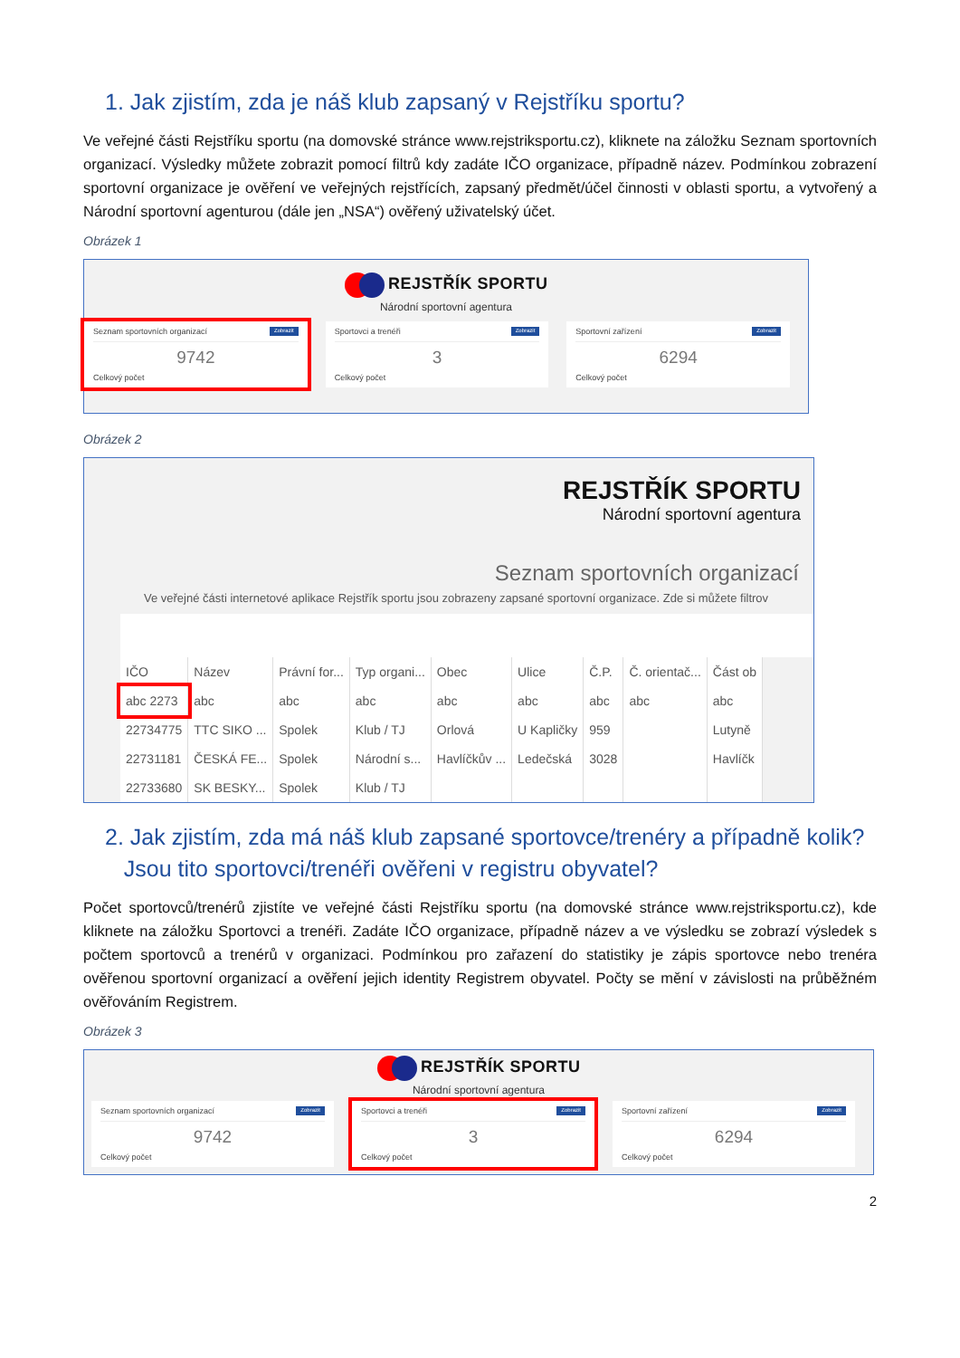1. Jak zjistím, zda je náš klub zapsaný v Rejstříku sportu?
Ve veřejné části Rejstříku sportu (na domovské stránce www.rejstriksportu.cz), kliknete na záložku Seznam sportovních organizací. Výsledky můžete zobrazit pomocí filtrů kdy zadáte IČO organizace, případně název. Podmínkou zobrazení sportovní organizace je ověření ve veřejných rejstřících, zapsaný předmět/účel činnosti v oblasti sportu, a vytvořený a Národní sportovní agenturou (dále jen „NSA“) ověřený uživatelský účet.
Obrázek 1
REJSTŘÍK SPORTU
Národní sportovní agentura
Seznam sportovních organizací Zobrazit
9742
Celkový počet
Sportovci a trenéři Zobrazit
3
Celkový počet
Sportovní zařízení Zobrazit
6294
Celkový počet
Obrázek 2
REJSTŘÍK SPORTU
Národní sportovní agentura
Seznam sportovních organizací
Ve veřejné části internetové aplikace Rejstřík sportu jsou zobrazeny zapsané sportovní organizace. Zde si můžete filtrov
| IČO | Název | Právní for... | Typ organi... | Obec | Ulice | Č.P. | Č. orientač... | Část ob |
| --- | --- | --- | --- | --- | --- | --- | --- | --- |
| abc 2273 | abc | abc | abc | abc | abc | abc | abc | abc |
| 22734775 | TTC SIKO ... | Spolek | Klub / TJ | Orlová | U Kapličky | 959 | | Lutyně |
| 22731181 | ČESKÁ FE... | Spolek | Národní s... | Havlíčkův ... | Ledečská | 3028 | | Havlíčk |
| 22733680 | SK BESKY... | Spolek | Klub / TJ | | | | | |
2. Jak zjistím, zda má náš klub zapsané sportovce/trenéry a případně kolik?
Jsou tito sportovci/trenéři ověřeni v registru obyvatel?
Počet sportovců/trenérů zjistíte ve veřejné části Rejstříku sportu (na domovské stránce www.rejstriksportu.cz), kde kliknete na záložku Sportovci a trenéři. Zadáte IČO organizace, případně název a ve výsledku se zobrazí výsledek s počtem sportovců a trenérů v organizaci. Podmínkou pro zařazení do statistiky je zápis sportovce nebo trenéra ověřenou sportovní organizací a ověření jejich identity Registrem obyvatel. Počty se mění v závislosti na průběžném ověřováním Registrem.
Obrázek 3
REJSTŘÍK SPORTU
Národní sportovní agentura
Seznam sportovních organizací Zobrazit
9742
Celkový počet
Sportovci a trenéři Zobrazit
3
Celkový počet
Sportovní zařízení Zobrazit
6294
Celkový počet
2